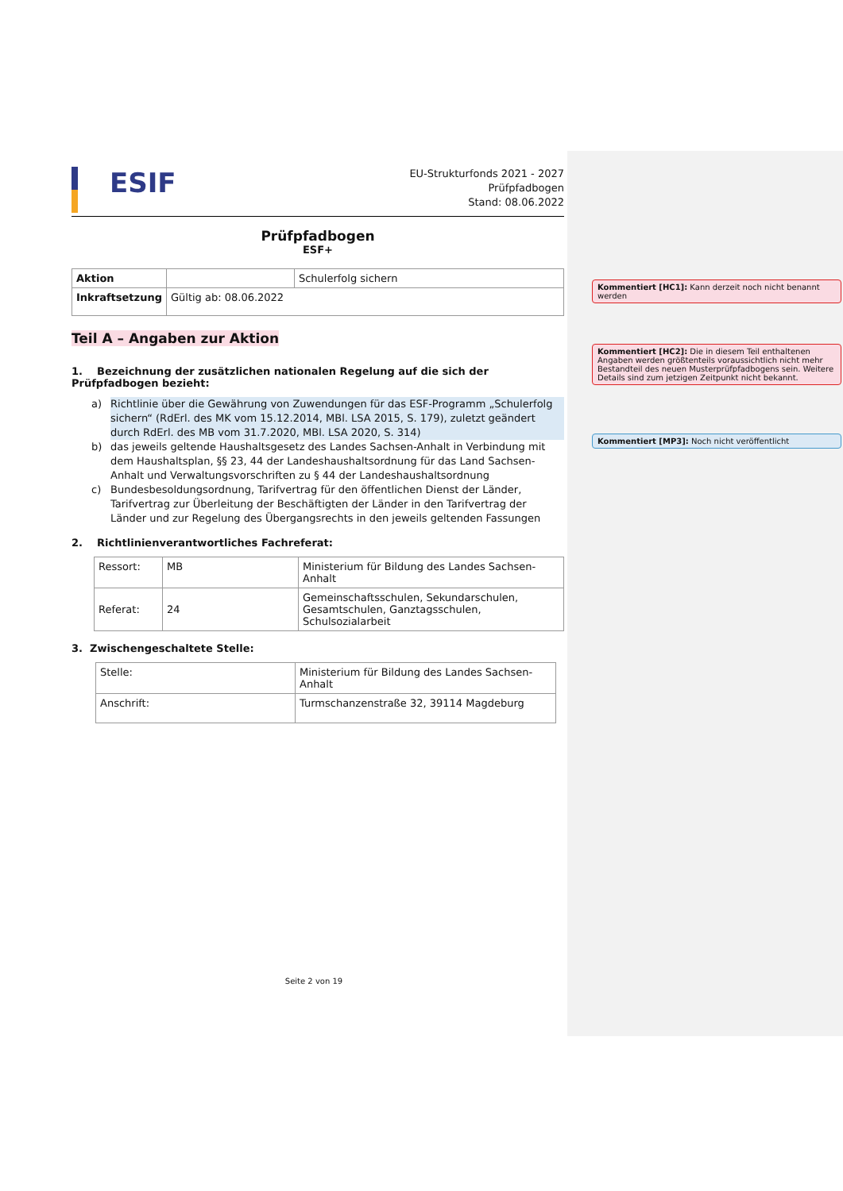ESIF
EU-Strukturfonds 2021 - 2027
Prüfpfadbogen
Stand: 08.06.2022
Prüfpfadbogen
ESF+
| Aktion | | Schulerfolg sichern |
| Inkraftsetzung | Gültig ab: 08.06.2022 | |
Teil A – Angaben zur Aktion
1. Bezeichnung der zusätzlichen nationalen Regelung auf die sich der Prüfpfadbogen bezieht:
a) Richtlinie über die Gewährung von Zuwendungen für das ESF-Programm „Schulerfolg sichern“ (RdErl. des MK vom 15.12.2014, MBl. LSA 2015, S. 179), zuletzt geändert durch RdErl. des MB vom 31.7.2020, MBl. LSA 2020, S. 314)
b) das jeweils geltende Haushaltsgesetz des Landes Sachsen-Anhalt in Verbindung mit dem Haushaltsplan, §§ 23, 44 der Landeshaushaltsordnung für das Land Sachsen-Anhalt und Verwaltungsvorschriften zu § 44 der Landeshaushaltsordnung
c) Bundesbesoldungsordnung, Tarifvertrag für den öffentlichen Dienst der Länder, Tarifvertrag zur Überleitung der Beschäftigten der Länder in den Tarifvertrag der Länder und zur Regelung des Übergangsrechts in den jeweils geltenden Fassungen
2. Richtlinienverantwortliches Fachreferat:
| Ressort: | MB | Ministerium für Bildung des Landes Sachsen-Anhalt |
| Referat: | 24 | Gemeinschaftsschulen, Sekundarschulen, Gesamtschulen, Ganztagsschulen, Schulsozialarbeit |
3. Zwischengeschaltete Stelle:
| Stelle: | Ministerium für Bildung des Landes Sachsen-Anhalt |
| Anschrift: | Turmschanzenstraße 32, 39114 Magdeburg |
Kommentiert [HC1]: Kann derzeit noch nicht benannt werden
Kommentiert [HC2]: Die in diesem Teil enthaltenen Angaben werden größtenteils voraussichtlich nicht mehr Bestandteil des neuen Musterprüfpfadbogens sein. Weitere Details sind zum jetzigen Zeitpunkt nicht bekannt.
Kommentiert [MP3]: Noch nicht veröffentlicht
Seite 2 von 19